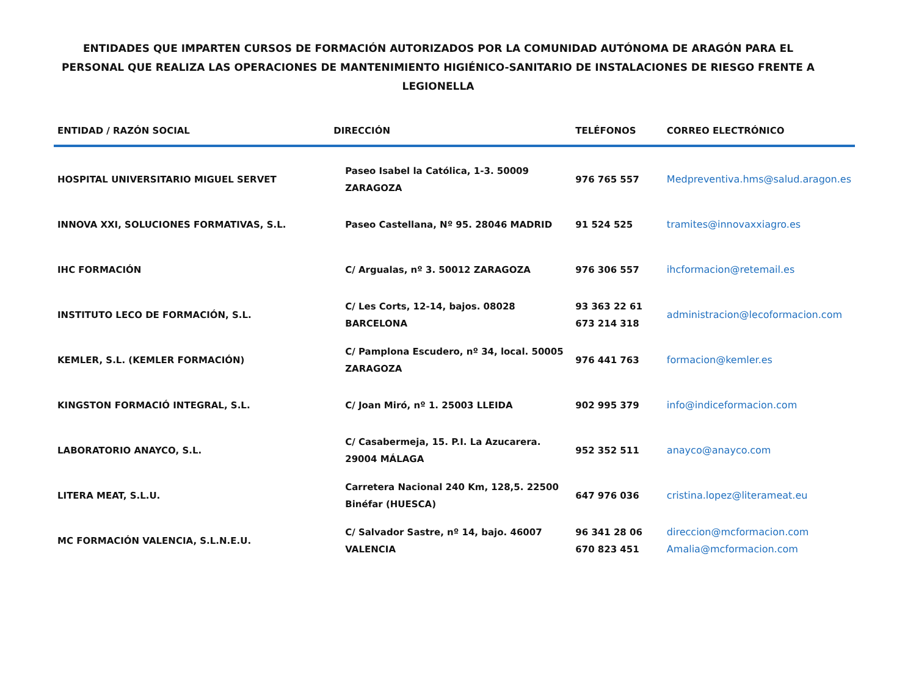ENTIDADES QUE IMPARTEN CURSOS DE FORMACIÓN AUTORIZADOS POR LA COMUNIDAD AUTÓNOMA DE ARAGÓN PARA EL PERSONAL QUE REALIZA LAS OPERACIONES DE MANTENIMIENTO HIGIÉNICO-SANITARIO DE INSTALACIONES DE RIESGO FRENTE A LEGIONELLA
| ENTIDAD / RAZÓN SOCIAL | DIRECCIÓN | TELÉFONOS | CORREO ELECTRÓNICO |
| --- | --- | --- | --- |
| HOSPITAL UNIVERSITARIO MIGUEL SERVET | Paseo Isabel la Católica, 1-3. 50009 ZARAGOZA | 976 765 557 | Medpreventiva.hms@salud.aragon.es |
| INNOVA XXI, SOLUCIONES FORMATIVAS, S.L. | Paseo Castellana, Nº 95. 28046 MADRID | 91 524 525 | tramites@innovaxxiagro.es |
| IHC FORMACIÓN | C/ Argualas, nº 3. 50012 ZARAGOZA | 976 306 557 | ihcformacion@retemail.es |
| INSTITUTO LECO DE FORMACIÓN, S.L. | C/ Les Corts, 12-14, bajos. 08028 BARCELONA | 93 363 22 61 673 214 318 | administracion@lecoformacion.com |
| KEMLER, S.L. (KEMLER FORMACIÓN) | C/ Pamplona Escudero, nº 34, local. 50005 ZARAGOZA | 976 441 763 | formacion@kemler.es |
| KINGSTON FORMACIÓ INTEGRAL, S.L. | C/ Joan Miró, nº 1. 25003 LLEIDA | 902 995 379 | info@indiceformacion.com |
| LABORATORIO ANAYCO, S.L. | C/ Casabermeja, 15. P.I. La Azucarera. 29004 MÁLAGA | 952 352 511 | anayco@anayco.com |
| LITERA MEAT, S.L.U. | Carretera Nacional 240 Km, 128,5. 22500 Binéfar (HUESCA) | 647 976 036 | cristina.lopez@literameat.eu |
| MC FORMACIÓN VALENCIA, S.L.N.E.U. | C/ Salvador Sastre, nº 14, bajo. 46007 VALENCIA | 96 341 28 06 670 823 451 | direccion@mcformacion.com Amalia@mcformacion.com |